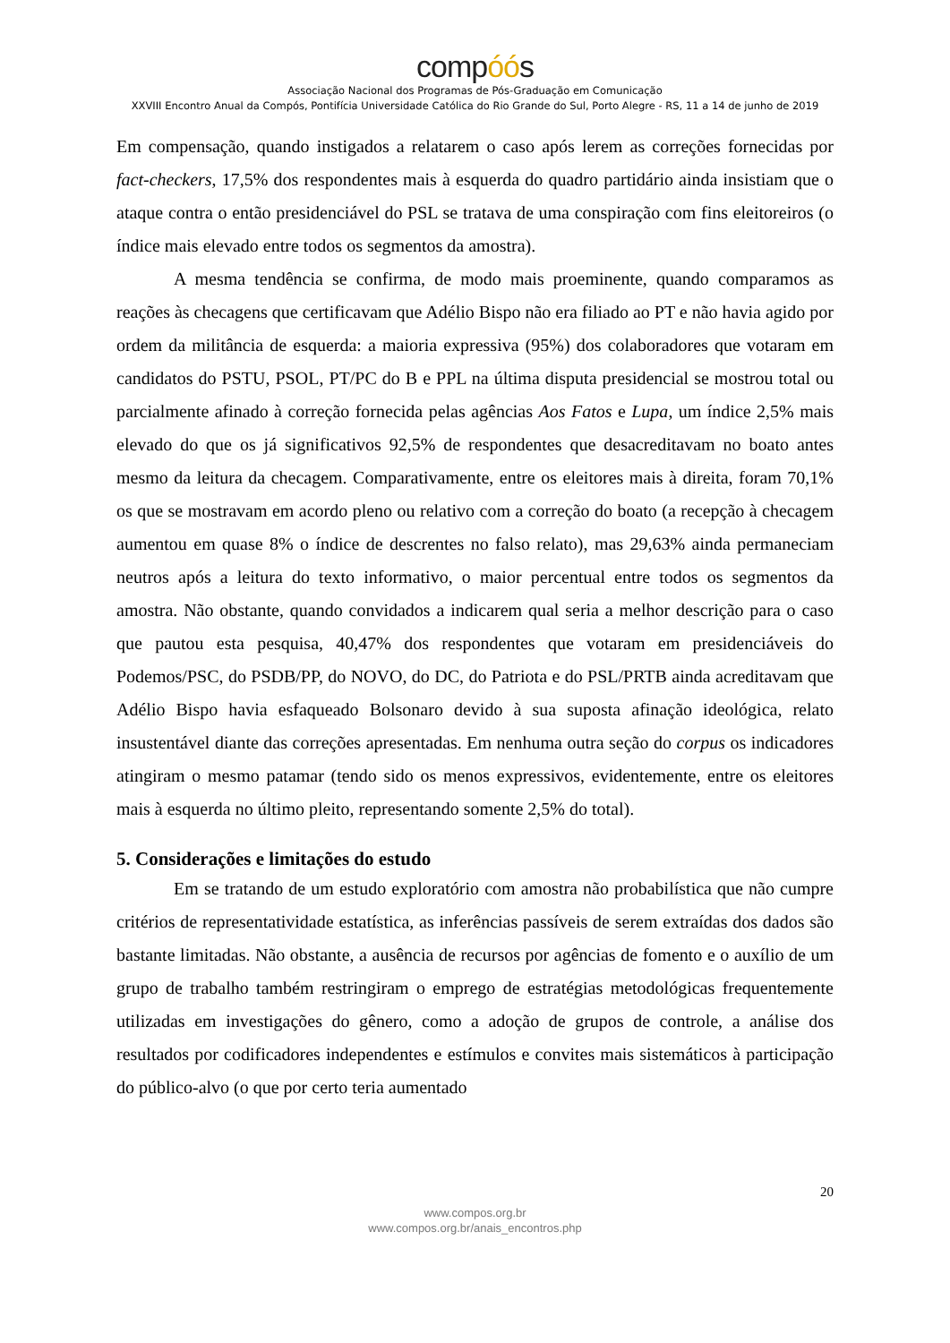compóós
Associação Nacional dos Programas de Pós-Graduação em Comunicação
XXVIII Encontro Anual da Compós, Pontifícia Universidade Católica do Rio Grande do Sul, Porto Alegre - RS, 11 a 14 de junho de 2019
Em compensação, quando instigados a relatarem o caso após lerem as correções fornecidas por fact-checkers, 17,5% dos respondentes mais à esquerda do quadro partidário ainda insistiam que o ataque contra o então presidenciável do PSL se tratava de uma conspiração com fins eleitoreiros (o índice mais elevado entre todos os segmentos da amostra).
A mesma tendência se confirma, de modo mais proeminente, quando comparamos as reações às checagens que certificavam que Adélio Bispo não era filiado ao PT e não havia agido por ordem da militância de esquerda: a maioria expressiva (95%) dos colaboradores que votaram em candidatos do PSTU, PSOL, PT/PC do B e PPL na última disputa presidencial se mostrou total ou parcialmente afinado à correção fornecida pelas agências Aos Fatos e Lupa, um índice 2,5% mais elevado do que os já significativos 92,5% de respondentes que desacreditavam no boato antes mesmo da leitura da checagem. Comparativamente, entre os eleitores mais à direita, foram 70,1% os que se mostravam em acordo pleno ou relativo com a correção do boato (a recepção à checagem aumentou em quase 8% o índice de descrentes no falso relato), mas 29,63% ainda permaneciam neutros após a leitura do texto informativo, o maior percentual entre todos os segmentos da amostra. Não obstante, quando convidados a indicarem qual seria a melhor descrição para o caso que pautou esta pesquisa, 40,47% dos respondentes que votaram em presidenciáveis do Podemos/PSC, do PSDB/PP, do NOVO, do DC, do Patriota e do PSL/PRTB ainda acreditavam que Adélio Bispo havia esfaqueado Bolsonaro devido à sua suposta afinação ideológica, relato insustentável diante das correções apresentadas. Em nenhuma outra seção do corpus os indicadores atingiram o mesmo patamar (tendo sido os menos expressivos, evidentemente, entre os eleitores mais à esquerda no último pleito, representando somente 2,5% do total).
5. Considerações e limitações do estudo
Em se tratando de um estudo exploratório com amostra não probabilística que não cumpre critérios de representatividade estatística, as inferências passíveis de serem extraídas dos dados são bastante limitadas. Não obstante, a ausência de recursos por agências de fomento e o auxílio de um grupo de trabalho também restringiram o emprego de estratégias metodológicas frequentemente utilizadas em investigações do gênero, como a adoção de grupos de controle, a análise dos resultados por codificadores independentes e estímulos e convites mais sistemáticos à participação do público-alvo (o que por certo teria aumentado
20
www.compos.org.br
www.compos.org.br/anais_encontros.php